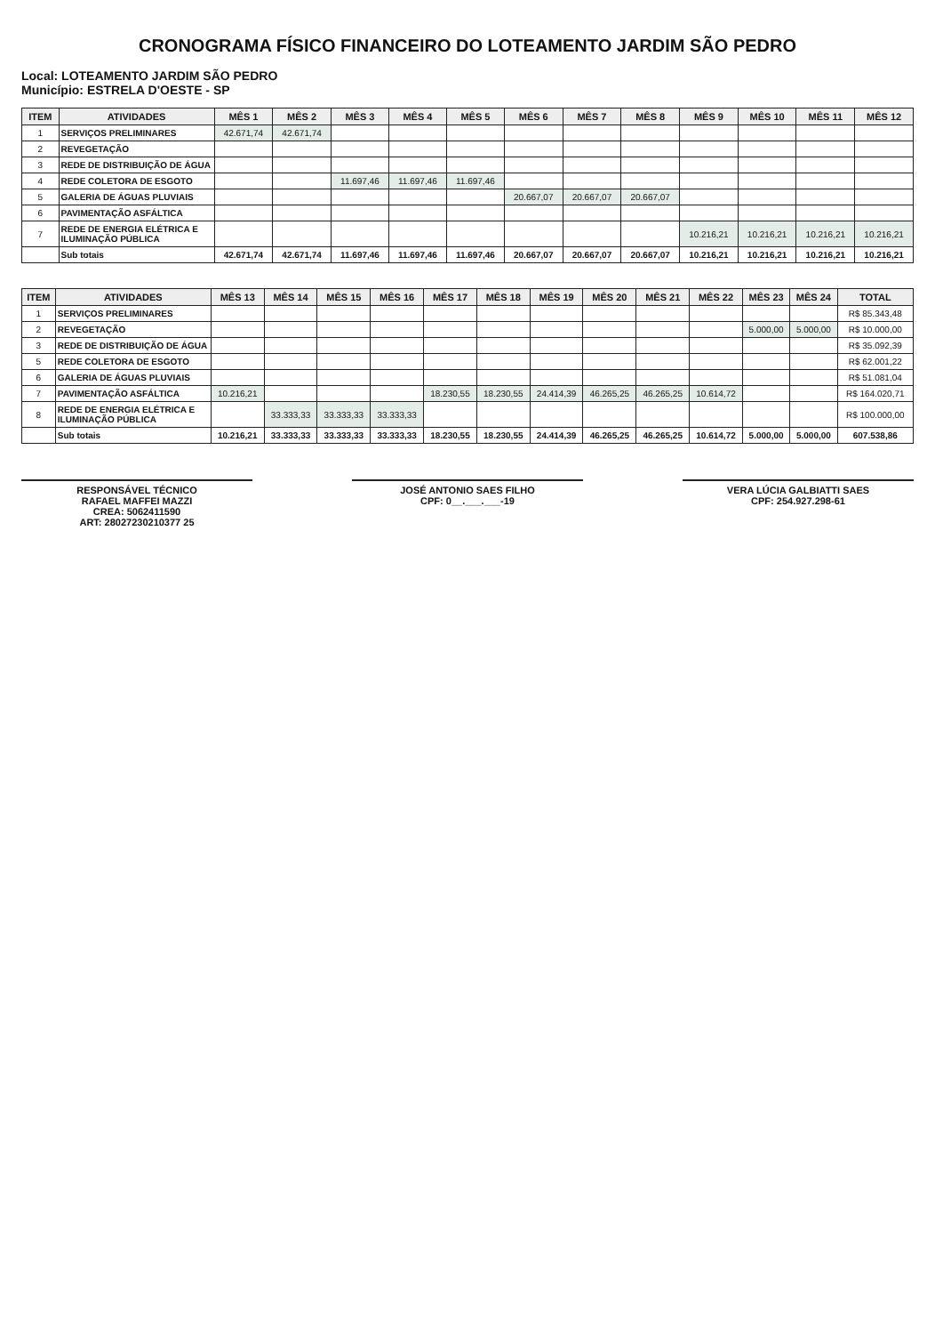CRONOGRAMA FÍSICO FINANCEIRO DO LOTEAMENTO JARDIM SÃO PEDRO
Local: LOTEAMENTO JARDIM SÃO PEDRO
Município: ESTRELA D'OESTE - SP
| ITEM | ATIVIDADES | MÊS 1 | MÊS 2 | MÊS 3 | MÊS 4 | MÊS 5 | MÊS 6 | MÊS 7 | MÊS 8 | MÊS 9 | MÊS 10 | MÊS 11 | MÊS 12 |
| --- | --- | --- | --- | --- | --- | --- | --- | --- | --- | --- | --- | --- | --- |
| 1 | SERVIÇOS PRELIMINARES | 42.671,74 | 42.671,74 | | | | | | | | | | |
| 2 | REVEGETAÇÃO | | | | | | | | | | | | |
| 3 | REDE DE DISTRIBUIÇÃO DE ÁGUA | | | | | | | | | | | | |
| 4 | REDE COLETORA DE ESGOTO | | | 11.697,46 | 11.697,46 | 11.697,46 | | | | | | | |
| 5 | GALERIA DE ÁGUAS PLUVIAIS | | | | | | 20.667,07 | 20.667,07 | 20.667,07 | | | | |
| 6 | PAVIMENTAÇÃO ASFÁLTICA | | | | | | | | | | | | |
| 7 | REDE DE ENERGIA ELÉTRICA E ILUMINAÇÃO PÚBLICA | | | | | | | | | 10.216,21 | 10.216,21 | 10.216,21 | 10.216,21 |
| | Sub totais | 42.671,74 | 42.671,74 | 11.697,46 | 11.697,46 | 11.697,46 | 20.667,07 | 20.667,07 | 20.667,07 | 10.216,21 | 10.216,21 | 10.216,21 | 10.216,21 |
| ITEM | ATIVIDADES | MÊS 13 | MÊS 14 | MÊS 15 | MÊS 16 | MÊS 17 | MÊS 18 | MÊS 19 | MÊS 20 | MÊS 21 | MÊS 22 | MÊS 23 | MÊS 24 | TOTAL |
| --- | --- | --- | --- | --- | --- | --- | --- | --- | --- | --- | --- | --- | --- | --- |
| 1 | SERVIÇOS PRELIMINARES | | | | | | | | | | | | | R$ 85.343,48 |
| 2 | REVEGETAÇÃO | | | | | | | | | | | 5.000,00 | 5.000,00 | R$ 10.000,00 |
| 3 | REDE DE DISTRIBUIÇÃO DE ÁGUA | | | | | | | | | | | | | R$ 35.092,39 |
| 5 | REDE COLETORA DE ESGOTO | | | | | | | | | | | | | R$ 62.001,22 |
| 6 | GALERIA DE ÁGUAS PLUVIAIS | | | | | | | | | | | | | R$ 51.081,04 |
| 7 | PAVIMENTAÇÃO ASFÁLTICA | 10.216,21 | | | | 18.230,55 | 18.230,55 | 24.414,39 | 46.265,25 | 46.265,25 | 10.614,72 | | | R$ 164.020,71 |
| 8 | REDE DE ENERGIA ELÉTRICA E ILUMINAÇÃO PÚBLICA | | 33.333,33 | 33.333,33 | 33.333,33 | | | | | | | | | R$ 100.000,00 |
| | Sub totais | 10.216,21 | 33.333,33 | 33.333,33 | 33.333,33 | 18.230,55 | 18.230,55 | 24.414,39 | 46.265,25 | 46.265,25 | 10.614,72 | 5.000,00 | 5.000,00 | 607.538,86 |
RESPONSÁVEL TÉCNICO
RAFAEL MAFFEI MAZZI
CREA: 5062411590
ART: 28027230210377 25
JOSÉ ANTONIO SAES FILHO
CPF: 0__.___.___-19
VERA LÚCIA GALBIATTI SAES
CPF: 254.927.298-61